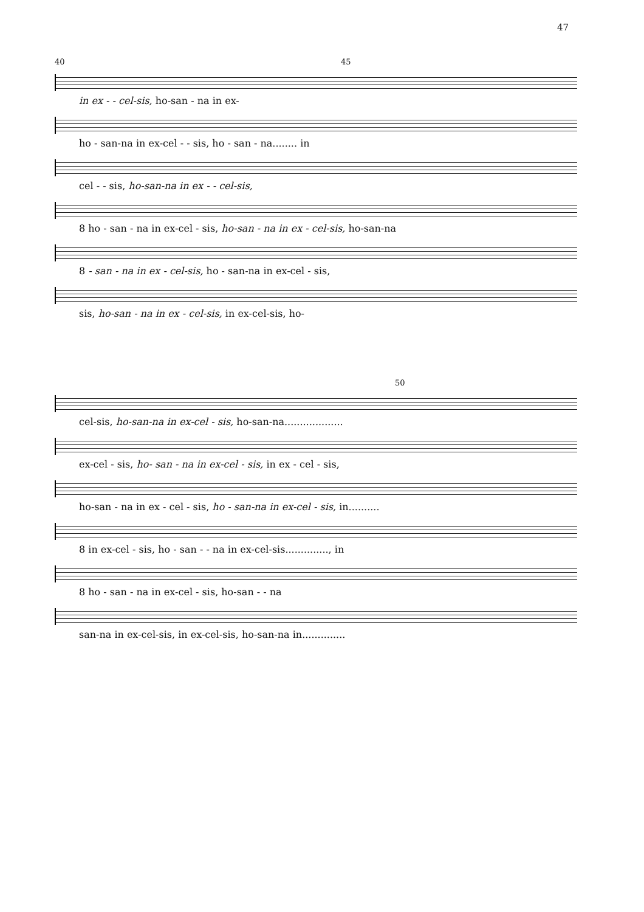47
40 45
in ex - - cel-sis, ho-san - na in ex-
ho - san-na in ex-cel - - sis, ho - san - na........ in
cel - - sis, ho-san-na in ex - - cel-sis,
8 ho - san - na in ex-cel - sis, ho-san - na in ex - cel-sis, ho-san-na
8 - san - na in ex - cel-sis, ho - san-na in ex-cel - sis,
sis, ho-san - na in ex - cel-sis, in ex-cel-sis, ho-
50
cel-sis, ho-san-na in ex-cel - sis, ho-san-na...................
ex-cel - sis, ho- san - na in ex-cel - sis, in ex - cel - sis,
ho-san - na in ex - cel - sis, ho - san-na in ex-cel - sis, in..........
8 in ex-cel - sis, ho - san - - na in ex-cel-sis.............., in
8 ho - san - na in ex-cel - sis, ho-san - - na
san-na in ex-cel-sis, in ex-cel-sis, ho-san-na in..............